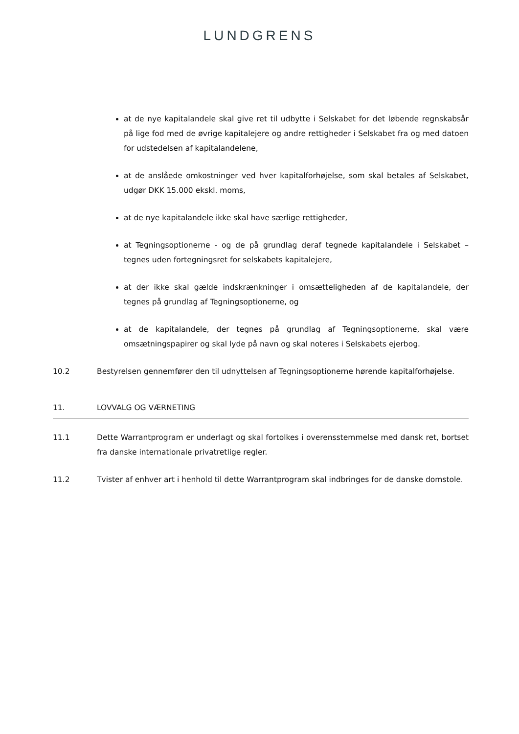LUNDGRENS
at de nye kapitalandele skal give ret til udbytte i Selskabet for det løbende regnskabsår på lige fod med de øvrige kapitalejere og andre rettigheder i Selskabet fra og med datoen for udstedelsen af kapitalandelene,
at de anslåede omkostninger ved hver kapitalforhøjelse, som skal betales af Selskabet, udgør DKK 15.000 ekskl. moms,
at de nye kapitalandele ikke skal have særlige rettigheder,
at Tegningsoptionerne - og de på grundlag deraf tegnede kapitalandele i Selskabet – tegnes uden fortegningsret for selskabets kapitalejere,
at der ikke skal gælde indskrænkninger i omsætteligheden af de kapitalandele, der tegnes på grundlag af Tegningsoptionerne, og
at de kapitalandele, der tegnes på grundlag af Tegningsoptionerne, skal være omsætningspapirer og skal lyde på navn og skal noteres i Selskabets ejerbog.
10.2 Bestyrelsen gennemfører den til udnyttelsen af Tegningsoptionerne hørende kapitalforhøjelse.
11. LOVVALG OG VÆRNETING
11.1 Dette Warrantprogram er underlagt og skal fortolkes i overensstemmelse med dansk ret, bortset fra danske internationale privatretlige regler.
11.2 Tvister af enhver art i henhold til dette Warrantprogram skal indbringes for de danske domstole.